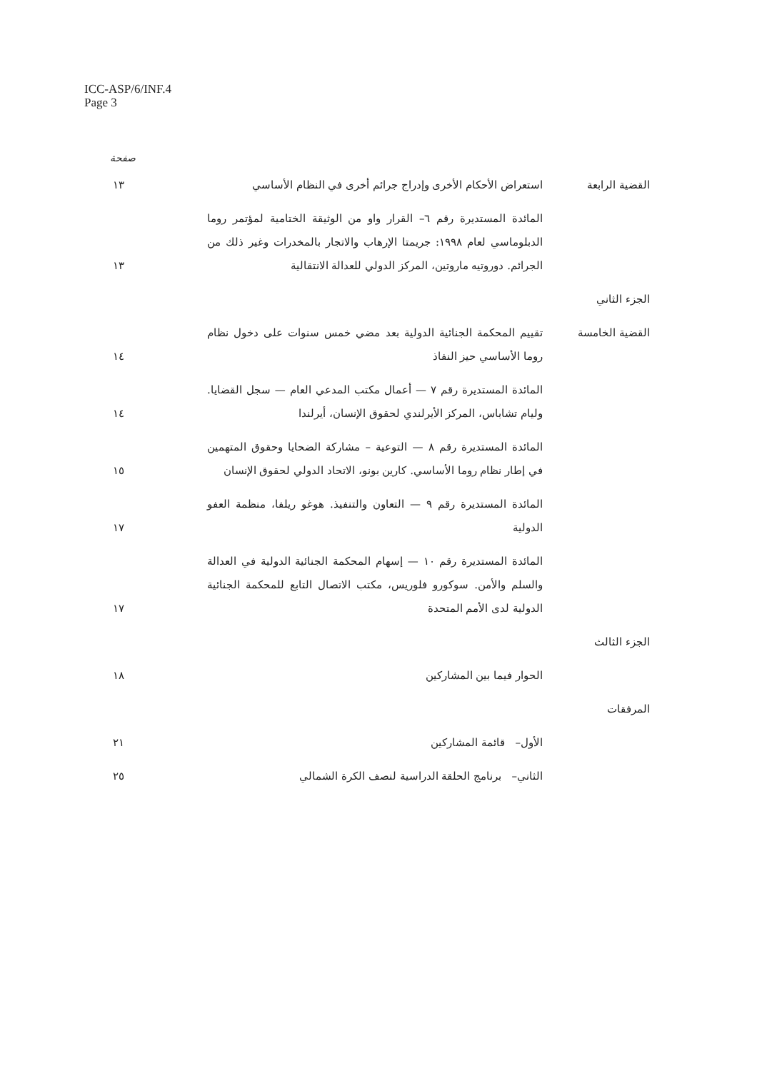ICC-ASP/6/INF.4
Page 3
صفحة
| القضية الرابعة | استعراض الأحكام الأخرى وإدراج جرائم أخرى في النظام الأساسي | ١٣ |
| | المائدة المستديرة رقم ٦– القرار واو من الوثيقة الختامية لمؤتمر روما الدبلوماسي لعام ١٩٩٨: جريمتا الإرهاب والاتجار بالمخدرات وغير ذلك من الجرائم. دوروتيه ماروتين، المركز الدولي للعدالة الانتقالية | ١٣ |
| الجزء الثاني | | |
| القضية الخامسة | تقييم المحكمة الجنائية الدولية بعد مضي خمس سنوات على دخول نظام روما الأساسي حيز النفاذ | ١٤ |
| | المائدة المستديرة رقم ٧ — أعمال مكتب المدعي العام — سجل القضايا. وليام تشاباس، المركز الأيرلندي لحقوق الإنسان، أيرلندا | ١٤ |
| | المائدة المستديرة رقم ٨ — التوعية – مشاركة الضحايا وحقوق المتهمين في إطار نظام روما الأساسي. كارين بونو، الاتحاد الدولي لحقوق الإنسان | ١٥ |
| | المائدة المستديرة رقم ٩ — التعاون والتنفيذ. هوغو ريلفا، منظمة العفو الدولية | ١٧ |
| | المائدة المستديرة رقم ١٠ — إسهام المحكمة الجنائية الدولية في العدالة والسلم والأمن. سوكورو فلوريس، مكتب الاتصال التابع للمحكمة الجنائية الدولية لدى الأمم المتحدة | ١٧ |
| الجزء الثالث | | |
| | الحوار فيما بين المشاركين | ١٨ |
| المرفقات | | |
| | الأول– قائمة المشاركين | ٢١ |
| | الثاني– برنامج الحلقة الدراسية لنصف الكرة الشمالي | ٢٥ |